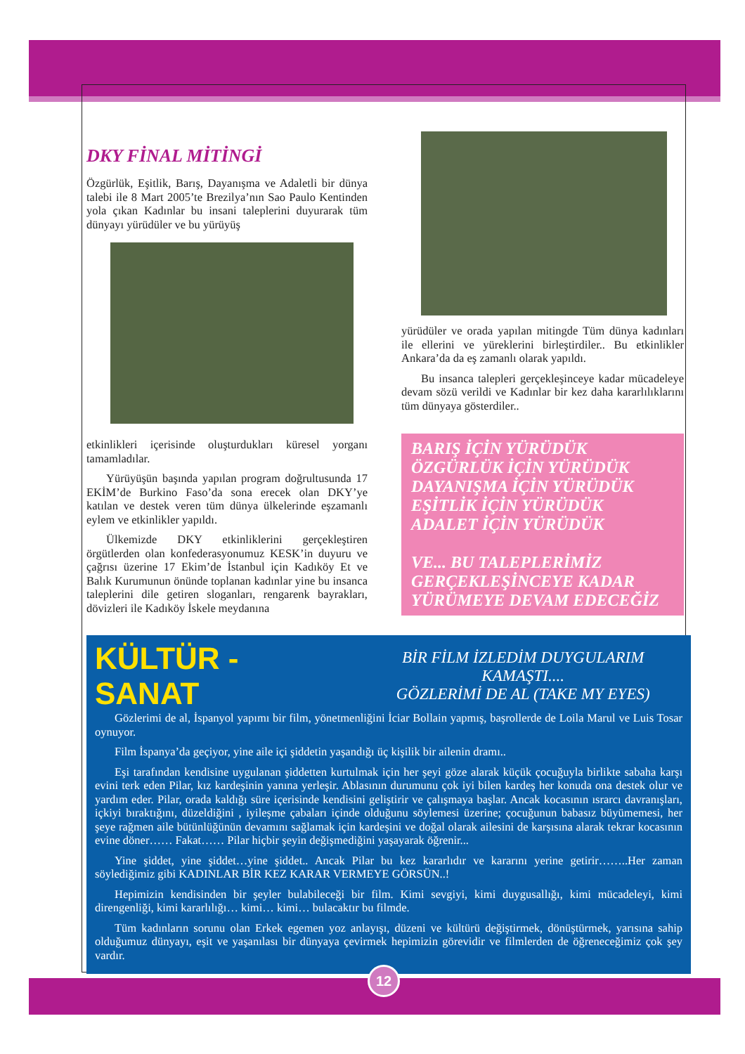DKY FİNAL MİTİNGİ
Özgürlük, Eşitlik, Barış, Dayanışma ve Adaletli bir dünya talebi ile 8 Mart 2005’te Brezilya’nın Sao Paulo Kentinden yola çıkan Kadınlar bu insani taleplerini duyurarak tüm dünyayı yürüdüler ve bu yürüyüş
etkinlikleri içerisinde oluşturdukları küresel yorganı tamamladılar.
Yürüyüşün başında yapılan program doğrultusunda 17 EKİM’de Burkino Faso’da sona erecek olan DKY’ye katılan ve destek veren tüm dünya ülkelerinde eşzamanlı eylem ve etkinlikler yapıldı.
Ülkemizde DKY etkinliklerini gerçekleştiren örgütlerden olan konfederasyonumuz KESK’in duyuru ve çağrısı üzerine 17 Ekim’de İstanbul için Kadıköy Et ve Balık Kurumunun önünde toplanan kadınlar yine bu insanca taleplerini dile getiren sloganları, rengarenk bayrakları, dövizleri ile Kadıköy İskele meydanına
yürüdüler ve orada yapılan mitingde Tüm dünya kadınları ile ellerini ve yüreklerini birleştirdiler.. Bu etkinlikler Ankara’da da eş zamanlı olarak yapıldı.
Bu insanca talepleri gerçekleşinceye kadar mücadeleye devam sözü verildi ve Kadınlar bir kez daha kararlılıklarını tüm dünyaya gösterdiler..
BARIŞ İÇİN YÜRÜDÜK
ÖZGÜRLÜK İÇİN YÜRÜDÜK
DAYANIŞMA İÇİN YÜRÜDÜK
EŞİTLİK İÇİN YÜRÜDÜK
ADALET İÇİN YÜRÜDÜK
VE... BU TALEPLERİMİZ
GERÇEKLEŞİNCEYE KADAR
YÜRÜMEYE DEVAM EDECEĞİZ
KÜLTÜR -SANAT
BİR FİLM İZLEDİM DUYGULARIM KAMAŞTI....
GÖZLERİMİ DE AL (TAKE MY EYES)
Gözlerimi de al, İspanyol yapımı bir film, yönetmenliğini İciar Bollain yapmış, başrollerde de Loila Marul ve Luis Tosar oynuyor.
Film İspanya’da geçiyor, yine aile içi şiddetin yaşandığı üç kişilik bir ailenin dramı..
Eşi tarafından kendisine uygulanan şiddetten kurtulmak için her şeyi göze alarak küçük çocuğuyla birlikte sabaha karşı evini terk eden Pilar, kız kardeşinin yanına yerleşir. Ablasının durumunu çok iyi bilen kardeş her konuda ona destek olur ve yardım eder. Pilar, orada kaldığı süre içerisinde kendisini geliştirir ve çalışmaya başlar. Ancak kocasının ısrarcı davranışları, içkiyi bıraktığını, düzeldiğini , iyileşme çabaları içinde olduğunu söylemesi üzerine; çocuğunun babasız büyümemesi, her şeye rağmen aile bütünlüğünün devamını sağlamak için kardeşini ve doğal olarak ailesini de karşısına alarak tekrar kocasının evine döner…… Fakat…… Pilar hiçbir şeyin değişmediğini yaşayarak öğrenir...
Yine şiddet, yine şiddet…yine şiddet.. Ancak Pilar bu kez kararlıdır ve kararını yerine getirir……..Her zaman söylediğimiz gibi KADINLAR BİR KEZ KARAR VERMEYE GÖRSÜN..!
Hepimizin kendisinden bir şeyler bulabileceği bir film. Kimi sevgiyi, kimi duygusallığı, kimi mücadeleyi, kimi direngenliği, kimi kararlılığı… kimi… kimi… bulacaktır bu filmde.
Tüm kadınların sorunu olan Erkek egemen yoz anlayışı, düzeni ve kültürü değiştirmek, dönüştürmek, yarısına sahip olduğumuz dünyayı, eşit ve yaşanılası bir dünyaya çevirmek hepimizin görevidir ve filmlerden de öğreneceğimiz çok şey vardır.
12